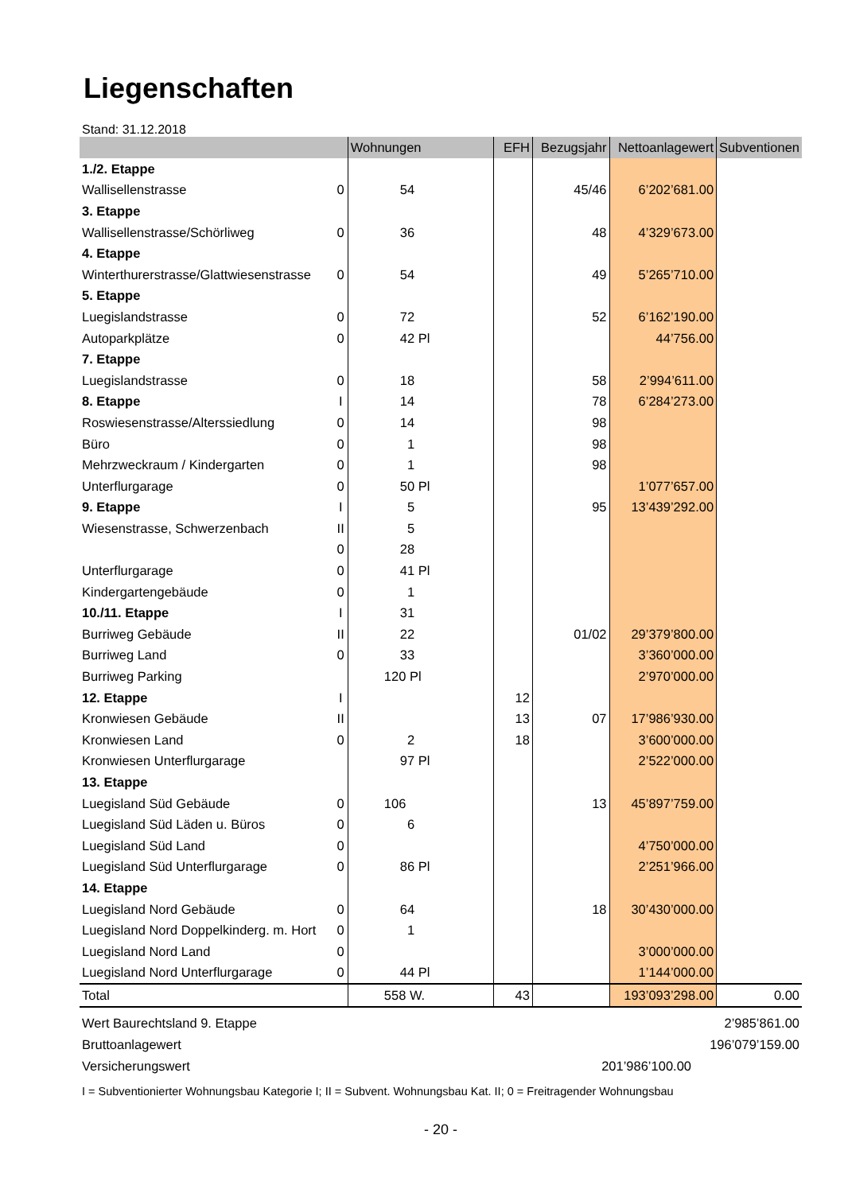Liegenschaften
Stand: 31.12.2018
| | | Wohnungen | EFH | Bezugsjahr | Nettoanlagewert | Subventionen |
| --- | --- | --- | --- | --- | --- | --- |
| 1./2. Etappe | | | | | | |
| Wallisellenstrasse | 0 | 54 | | 45/46 | 6’202’681.00 | |
| 3. Etappe | | | | | | |
| Wallisellenstrasse/Schörliweg | 0 | 36 | | 48 | 4’329’673.00 | |
| 4. Etappe | | | | | | |
| Winterthurerstrasse/Glattwiesenstrasse | 0 | 54 | | 49 | 5’265’710.00 | |
| 5. Etappe | | | | | | |
| Luegislandstrasse | 0 | 72 | | 52 | 6’162’190.00 | |
| Autoparkplätze | 0 | 42 Pl | | | 44’756.00 | |
| 7. Etappe | | | | | | |
| Luegislandstrasse | 0 | 18 | | 58 | 2’994’611.00 | |
| 8. Etappe | I | 14 | | 78 | 6’284’273.00 | |
| Roswiesenstrasse/Alterssiedlung | 0 | 14 | | 98 | | |
| Büro | 0 | 1 | | 98 | | |
| Mehrzweckraum / Kindergarten | 0 | 1 | | 98 | | |
| Unterflurgarage | 0 | 50 Pl | | | 1’077’657.00 | |
| 9. Etappe | I | 5 | | 95 | 13’439’292.00 | |
| Wiesenstrasse, Schwerzenbach | II | 5 | | | | |
| | 0 | 28 | | | | |
| Unterflurgarage | 0 | 41 Pl | | | | |
| Kindergartengebäude | 0 | 1 | | | | |
| 10./11. Etappe | I | 31 | | | | |
| Burriweg Gebäude | II | 22 | | 01/02 | 29’379’800.00 | |
| Burriweg Land | 0 | 33 | | | 3’360’000.00 | |
| Burriweg Parking | | 120 Pl | | | 2’970’000.00 | |
| 12. Etappe | I | | 12 | | | |
| Kronwiesen Gebäude | II | | 13 | 07 | 17’986’930.00 | |
| Kronwiesen Land | 0 | 2 | 18 | | 3’600’000.00 | |
| Kronwiesen Unterflurgarage | | 97 Pl | | | 2’522’000.00 | |
| 13. Etappe | | | | | | |
| Luegisland Süd Gebäude | 0 | 106 | | 13 | 45’897’759.00 | |
| Luegisland Süd Läden u. Büros | 0 | 6 | | | | |
| Luegisland Süd Land | 0 | | | | 4’750’000.00 | |
| Luegisland Süd Unterflurgarage | 0 | 86 Pl | | | 2’251’966.00 | |
| 14. Etappe | | | | | | |
| Luegisland Nord Gebäude | 0 | 64 | | 18 | 30’430’000.00 | |
| Luegisland Nord Doppelkinderg. m. Hort | 0 | 1 | | | | |
| Luegisland Nord Land | 0 | | | | 3’000’000.00 | |
| Luegisland Nord Unterflurgarage | 0 | 44 Pl | | | 1’144’000.00 | |
| Total | | 558 W. | 43 | | 193’093’298.00 | 0.00 |
Wert Baurechtsland 9. Etappe 2’985’861.00
Bruttoanlagewert 196’079’159.00
Versicherungswert 201’986’100.00
I = Subventionierter Wohnungsbau Kategorie I; II = Subvent. Wohnungsbau Kat. II; 0 = Freitragender Wohnungsbau
- 20 -